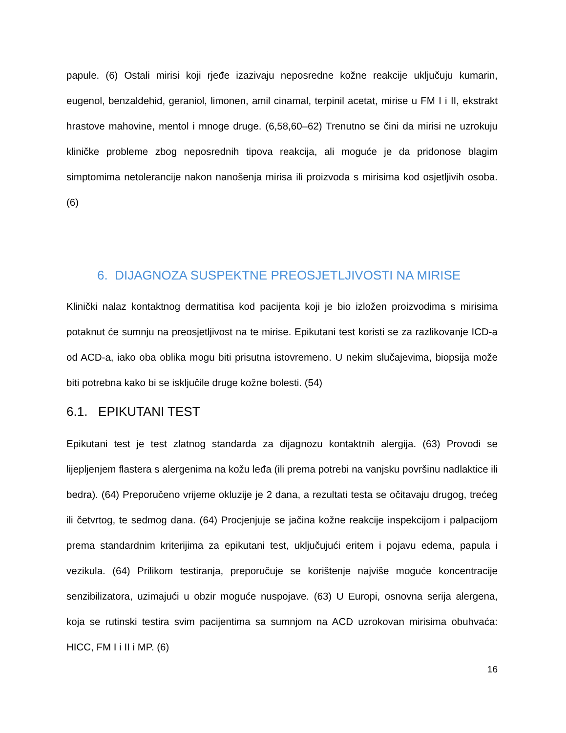papule. (6) Ostali mirisi koji rjeđe izazivaju neposredne kožne reakcije uključuju kumarin, eugenol, benzaldehid, geraniol, limonen, amil cinamal, terpinil acetat, mirise u FM I i II, ekstrakt hrastove mahovine, mentol i mnoge druge. (6,58,60–62) Trenutno se čini da mirisi ne uzrokuju kliničke probleme zbog neposrednih tipova reakcija, ali moguće je da pridonose blagim simptomima netolerancije nakon nanošenja mirisa ili proizvoda s mirisima kod osjetljivih osoba. (6)
6. DIJAGNOZA SUSPEKTNE PREOSJETLJIVOSTI NA MIRISE
Klinički nalaz kontaktnog dermatitisa kod pacijenta koji je bio izložen proizvodima s mirisima potaknut će sumnju na preosjetljivost na te mirise. Epikutani test koristi se za razlikovanje ICD-a od ACD-a, iako oba oblika mogu biti prisutna istovremeno. U nekim slučajevima, biopsija može biti potrebna kako bi se isključile druge kožne bolesti. (54)
6.1. EPIKUTANI TEST
Epikutani test je test zlatnog standarda za dijagnozu kontaktnih alergija. (63) Provodi se lijepljenjem flastera s alergenima na kožu leđa (ili prema potrebi na vanjsku površinu nadlaktice ili bedra). (64) Preporučeno vrijeme okluzije je 2 dana, a rezultati testa se očitavaju drugog, trećeg ili četvrtog, te sedmog dana. (64) Procjenjuje se jačina kožne reakcije inspekcijom i palpacijom prema standardnim kriterijima za epikutani test, uključujući eritem i pojavu edema, papula i vezikula. (64) Prilikom testiranja, preporučuje se korištenje najviše moguće koncentracije senzibilizatora, uzimajući u obzir moguće nuspojave. (63) U Europi, osnovna serija alergena, koja se rutinski testira svim pacijentima sa sumnjom na ACD uzrokovan mirisima obuhvaća: HICC, FM I i II i MP. (6)
16